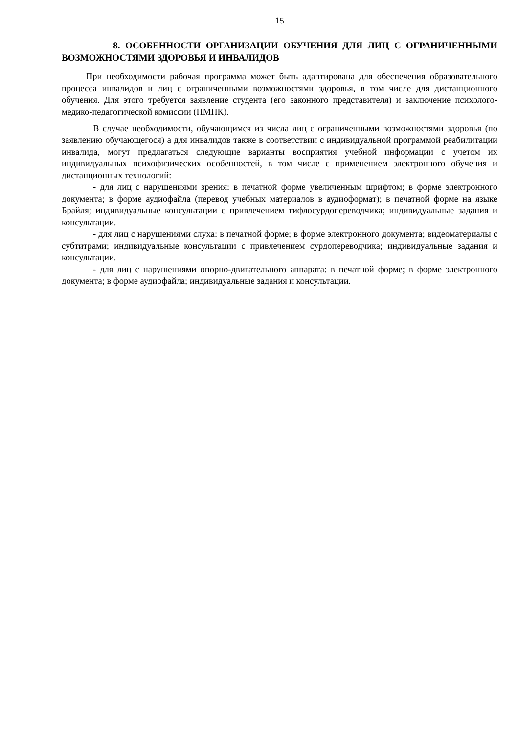15
8. ОСОБЕННОСТИ ОРГАНИЗАЦИИ ОБУЧЕНИЯ ДЛЯ ЛИЦ С ОГРАНИЧЕННЫМИ ВОЗМОЖНОСТЯМИ ЗДОРОВЬЯ И ИНВАЛИДОВ
При необходимости рабочая программа может быть адаптирована для обеспечения образовательного процесса инвалидов и лиц с ограниченными возможностями здоровья, в том числе для дистанционного обучения. Для этого требуется заявление студента (его законного представителя) и заключение психолого-медико-педагогической комиссии (ПМПК).
В случае необходимости, обучающимся из числа лиц с ограниченными возможностями здоровья (по заявлению обучающегося) а для инвалидов также в соответствии с индивидуальной программой реабилитации инвалида, могут предлагаться следующие варианты восприятия учебной информации с учетом их индивидуальных психофизических особенностей, в том числе с применением электронного обучения и дистанционных технологий:
- для лиц с нарушениями зрения: в печатной форме увеличенным шрифтом; в форме электронного документа; в форме аудиофайла (перевод учебных материалов в аудиоформат); в печатной форме на языке Брайля; индивидуальные консультации с привлечением тифлосурдопереводчика; индивидуальные задания и консультации.
- для лиц с нарушениями слуха: в печатной форме; в форме электронного документа; видеоматериалы с субтитрами; индивидуальные консультации с привлечением сурдопереводчика; индивидуальные задания и консультации.
- для лиц с нарушениями опорно-двигательного аппарата: в печатной форме; в форме электронного документа; в форме аудиофайла; индивидуальные задания и консультации.